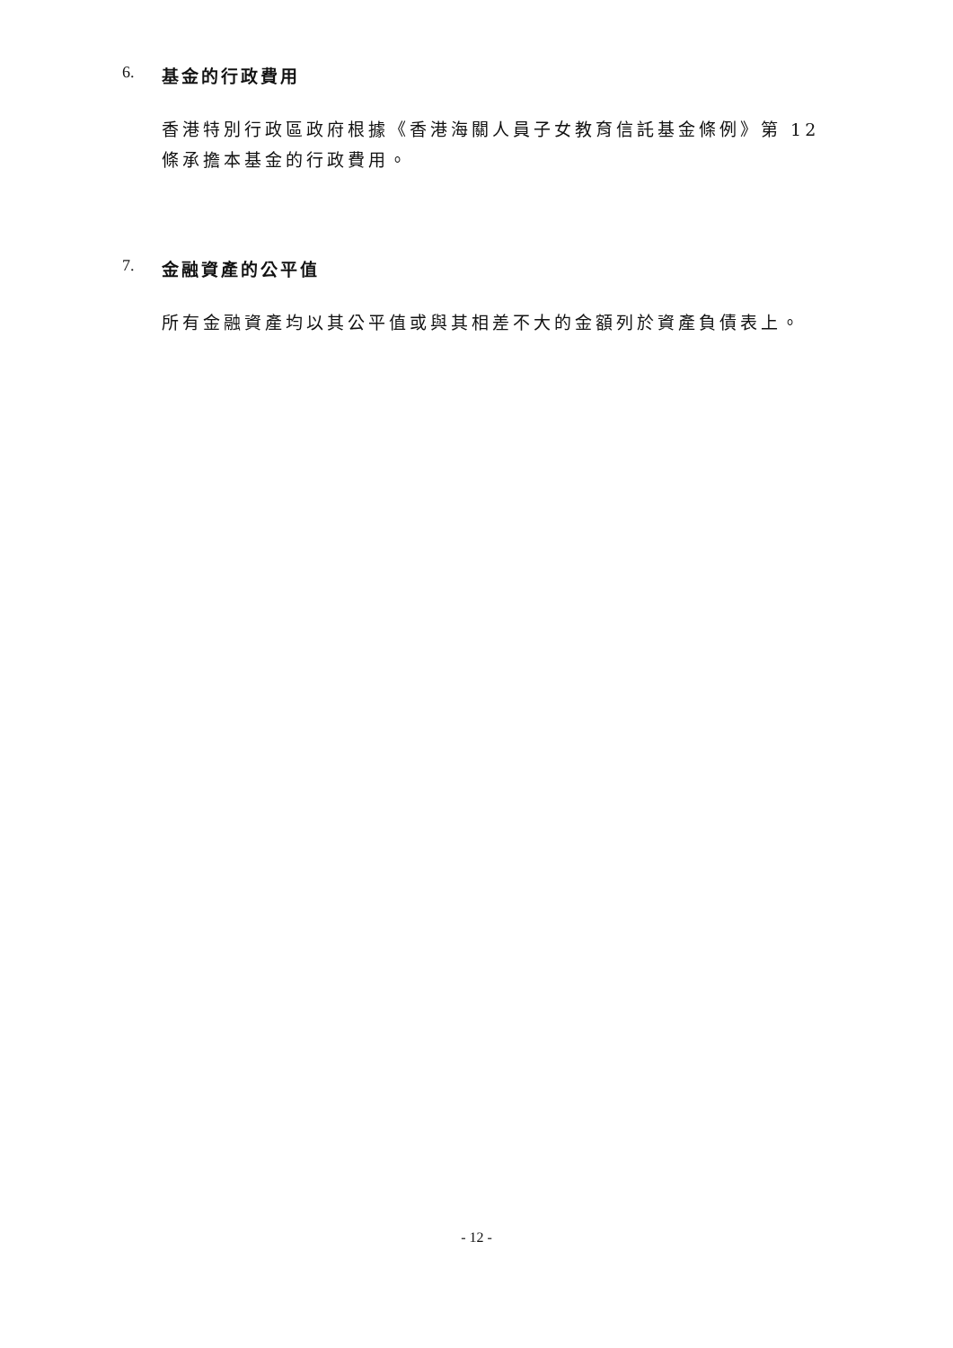6. 基金的行政費用
香港特別行政區政府根據《香港海關人員子女教育信託基金條例》第 12 條承擔本基金的行政費用。
7. 金融資產的公平值
所有金融資產均以其公平值或與其相差不大的金額列於資產負債表上。
- 12 -